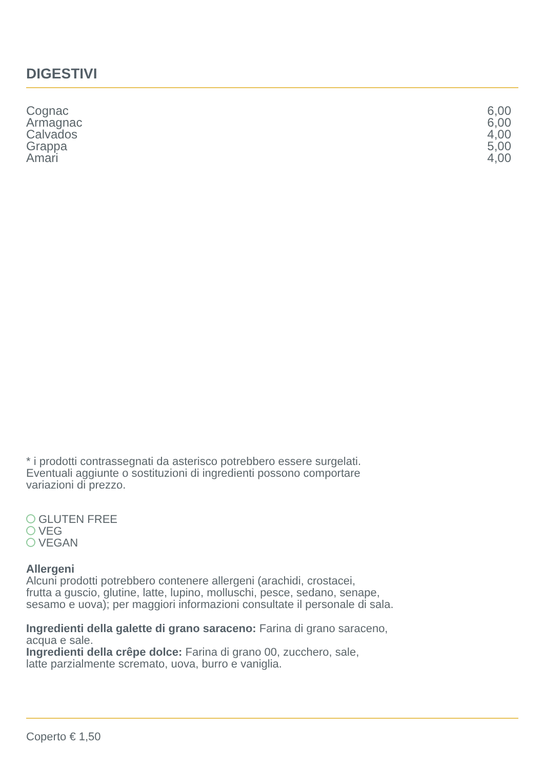DIGESTIVI
Cognac 6,00
Armagnac 6,00
Calvados 4,00
Grappa 5,00
Amari 4,00
* i prodotti contrassegnati da asterisco potrebbero essere surgelati.
Eventuali aggiunte o sostituzioni di ingredienti possono comportare
variazioni di prezzo.
GLUTEN FREE
VEG
VEGAN
Allergeni
Alcuni prodotti potrebbero contenere allergeni (arachidi, crostacei,
frutta a guscio, glutine, latte, lupino, molluschi, pesce, sedano, senape,
sesamo e uova); per maggiori informazioni consultate il personale di sala.
Ingredienti della galette di grano saraceno: Farina di grano saraceno,
acqua e sale.
Ingredienti della crêpe dolce: Farina di grano 00, zucchero, sale,
latte parzialmente scremato, uova, burro e vaniglia.
Coperto € 1,50